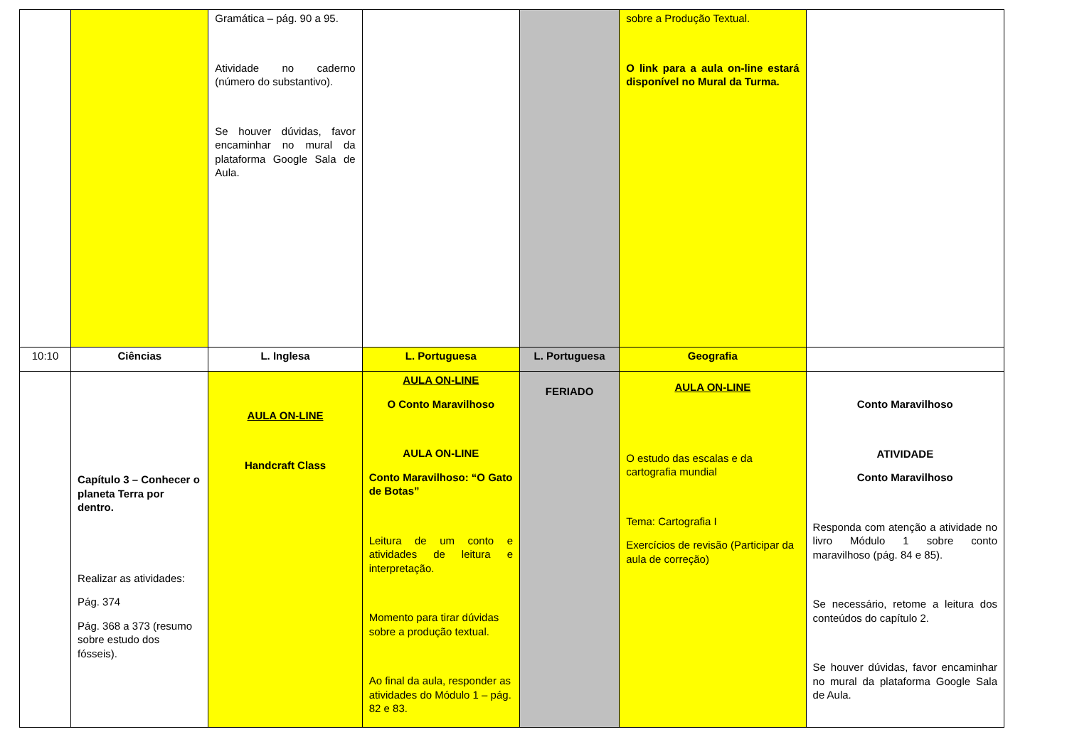| | | Gramática – pág. 90 a 95. Atividade no caderno (número do substantivo). Se houver dúvidas, favor encaminhar no mural da plataforma Google Sala de Aula. | | | sobre a Produção Textual. O link para a aula on-line estará disponível no Mural da Turma. | |
| 10:10 | Ciências | L. Inglesa | L. Portuguesa | L. Portuguesa | Geografia | |
| | Capítulo 3 – Conhecer o planeta Terra por dentro. Realizar as atividades: Pág. 374 Pág. 368 a 373 (resumo sobre estudo dos fósseis). | AULA ON-LINE Handcraft Class | AULA ON-LINE O Conto Maravilhoso AULA ON-LINE Conto Maravilhoso: “O Gato de Botas” Leitura de um conto e atividades de leitura e interpretação. Momento para tirar dúvidas sobre a produção textual. Ao final da aula, responder as atividades do Módulo 1 – pág. 82 e 83. | FERIADO | AULA ON-LINE O estudo das escalas e da cartografia mundial Tema: Cartografia I Exercícios de revisão (Participar da aula de correção) | Conto Maravilhoso ATIVIDADE Conto Maravilhoso Responda com atenção a atividade no livro Módulo 1 sobre conto maravilhoso (pág. 84 e 85). Se necessário, retome a leitura dos conteúdos do capítulo 2. Se houver dúvidas, favor encaminhar no mural da plataforma Google Sala de Aula. |